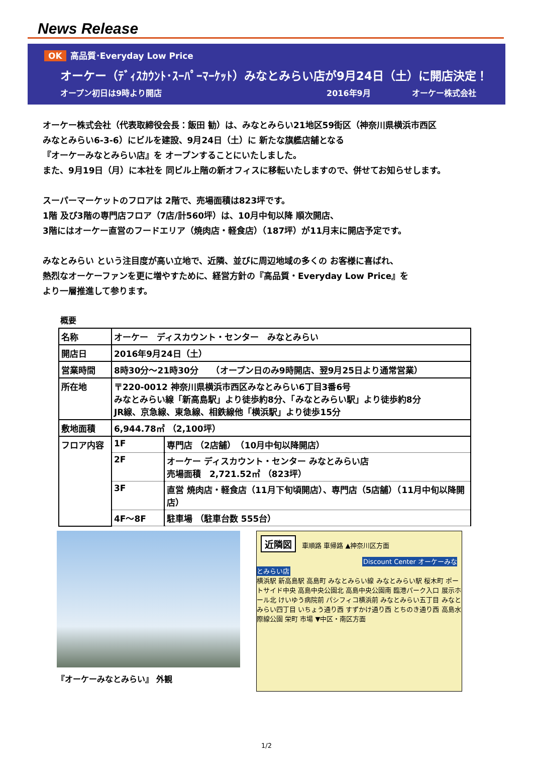News Release
OK 高品質･Everyday Low Price
オーケー（ﾃﾞｨｽｶｳﾝﾄ･ｽｰﾊﾟｰﾏｰｹｯﾄ）みなとみらい店が9月24日（土）に開店決定！
オープン初日は9時より開店 2016年9月 オーケー株式会社
オーケー株式会社（代表取締役会長：飯田 勧）は、みなとみらい21地区59街区（神奈川県横浜市西区
みなとみらい6-3-6）にビルを建設、9月24日（土）に 新たな旗艦店舗となる
『オーケーみなとみらい店』を オープンすることにいたしました。
また、9月19日（月）に本社を 同ビル上階の新オフィスに移転いたしますので、併せてお知らせします。
スーパーマーケットのフロアは 2階で、売場面積は823坪です。
1階 及び3階の専門店フロア（7店/計560坪）は、10月中旬以降 順次開店、
3階にはオーケー直営のフードエリア（焼肉店・軽食店）（187坪）が11月末に開店予定です。
みなとみらい という注目度が高い立地で、近隣、並びに周辺地域の多くの お客様に喜ばれ、
熱烈なオーケーファンを更に増やすために、経営方針の『高品質・Everyday Low Price』を
より一層推進して参ります。
概要
| 名称 | オーケー ディスカウント・センター みなとみらい | |
| 開店日 | 2016年9月24日（土） | |
| 営業時間 | 8時30分～21時30分 （オープン日のみ9時開店、翌9月25日より通常営業） | |
| 所在地 | 〒220-0012 神奈川県横浜市西区みなとみらい6丁目3番6号 みなとみらい線「新高島駅」より徒歩約8分、「みなとみらい駅」より徒歩約8分 JR線、京急線、東急線、相鉄線他「横浜駅」より徒歩15分 | |
| 敷地面積 | 6,944.78㎡ （2,100坪） | |
| フロア内容 | 1F | 専門店 （2店舗） （10月中旬以降開店） |
| | 2F | オーケー ディスカウント・センター みなとみらい店 売場面積 2,721.52㎡ （823坪） |
| | 3F | 直営 焼肉店・軽食店（11月下旬頃開店）、専門店（5店舗）（11月中旬以降開店） |
| | 4F～8F | 駐車場 （駐車台数 555台） |
『オーケーみなとみらい』 外観
近隣図 車順路 車帰路 ▲神奈川区方面
Discount Center オーケーみなとみらい店
横浜駅 新高島駅 高島町 みなとみらい線 みなとみらい駅 桜木町 ポートサイド中央 高島中央公園北 高島中央公園南 臨港パーク入口 展示ホール北 けいゆう病院前 パシフィコ横浜前 みなとみらい五丁目 みなとみらい四丁目 いちょう通り西 すずかけ通り西 とちのき通り西 高島水際線公園 栄町 市場 ▼中区・南区方面
1/2